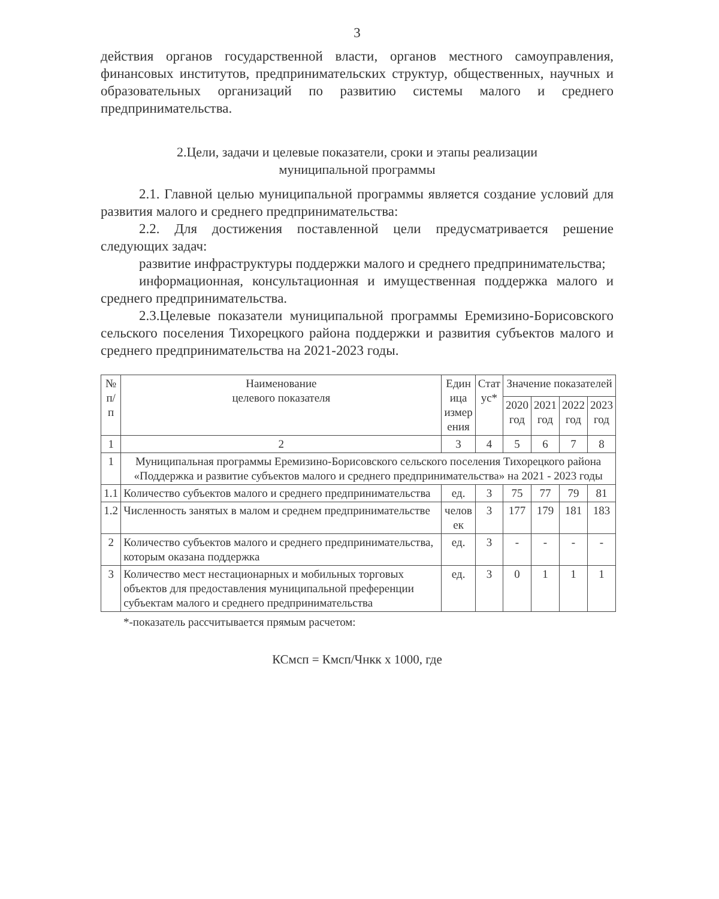3
действия органов государственной власти, органов местного самоуправления, финансовых институтов, предпринимательских структур, общественных, научных и образовательных организаций по развитию системы малого и среднего предпринимательства.
2.Цели, задачи и целевые показатели, сроки и этапы реализации
муниципальной программы
2.1. Главной целью муниципальной программы является создание условий для развития малого и среднего предпринимательства:
2.2. Для достижения поставленной цели предусматривается решение следующих задач:
развитие инфраструктуры поддержки малого и среднего предпринимательства;
информационная, консультационная и имущественная поддержка малого и среднего предпринимательства.
2.3.Целевые показатели муниципальной программы Еремизино-Борисовского сельского поселения Тихорецкого района поддержки и развития субъектов малого и среднего предпринимательства на 2021-2023 годы.
| № п/п | Наименование целевого показателя | Един ица измер ения | Стат ус* | Значение показателей | | | |
| --- | --- | --- | --- | --- | --- | --- | --- |
| | | | | 2020 год | 2021 год | 2022 год | 2023 год |
| 1 | 2 | 3 | 4 | 5 | 6 | 7 | 8 |
| 1 | Муниципальная программы Еремизино-Борисовского сельского поселения Тихорецкого района «Поддержка и развитие субъектов малого и среднего предпринимательства» на 2021 - 2023 годы | | | | | | |
| 1.1 | Количество субъектов малого и среднего предпринимательства | ед. | 3 | 75 | 77 | 79 | 81 |
| 1.2 | Численность занятых в малом и среднем предпринимательстве | челов ек | 3 | 177 | 179 | 181 | 183 |
| 2 | Количество субъектов малого и среднего предпринимательства, которым оказана поддержка | ед. | 3 | - | - | - | - |
| 3 | Количество мест нестационарных и мобильных торговых объектов для предоставления муниципальной преференции субъектам малого и среднего предпринимательства | ед. | 3 | 0 | 1 | 1 | 1 |
*-показатель рассчитывается прямым расчетом:
КСмсп = Кмсп/Чнкк х 1000, где